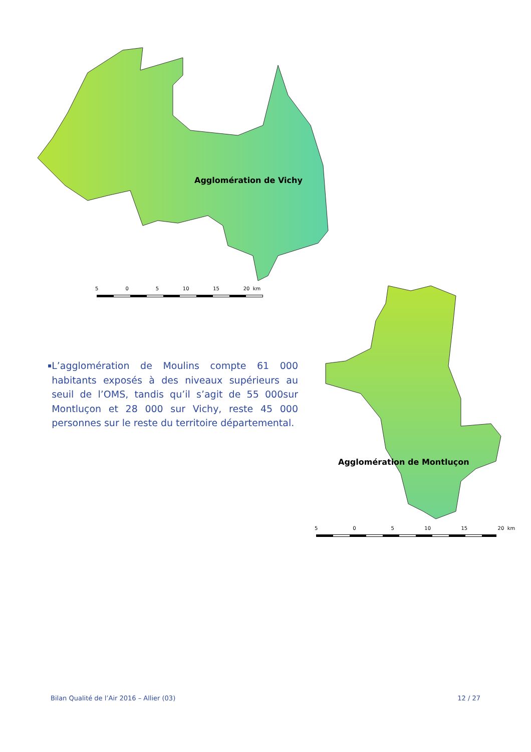Agglomération de Vichy
5 0 5 10 15 20 km
Agglomération de Montluçon
5 0 5 10 15 20 km
▪ L’agglomération de Moulins compte 61 000 habitants exposés à des niveaux supérieurs au seuil de l’OMS, tandis qu’il s’agit de 55 000sur Montluçon et 28 000 sur Vichy, reste 45 000 personnes sur le reste du territoire départemental.
Bilan Qualité de l’Air 2016 – Allier (03) 12 / 27